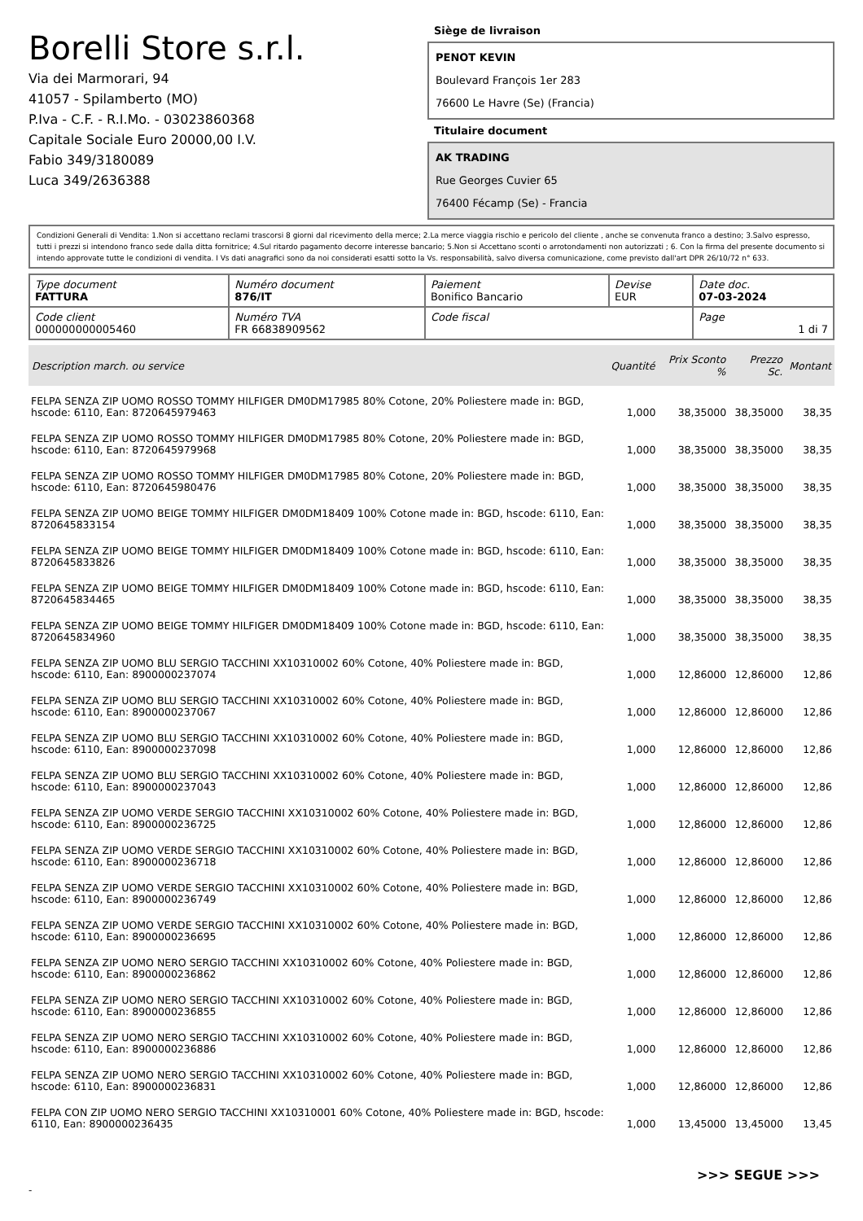Borelli Store s.r.l.
Via dei Marmorari, 94
41057 - Spilamberto (MO)
P.Iva - C.F. - R.I.Mo. - 03023860368
Capitale Sociale Euro 20000,00 I.V.
Fabio 349/3180089
Luca 349/2636388
Siège de livraison
PENOT KEVIN
Boulevard François 1er 283
76600 Le Havre (Se) (Francia)
Titulaire document
AK TRADING
Rue Georges Cuvier 65
76400 Fécamp (Se) - Francia
Condizioni Generali di Vendita: 1.Non si accettano reclami trascorsi 8 giorni dal ricevimento della merce; 2.La merce viaggia rischio e pericolo del cliente , anche se convenuta franco a destino; 3.Salvo espresso, tutti i prezzi si intendono franco sede dalla ditta fornitrice; 4.Sul ritardo pagamento decorre interesse bancario; 5.Non si Accettano sconti o arrotondamenti non autorizzati ; 6. Con la firma del presente documento si intendo approvate tutte le condizioni di vendita. I Vs dati anagrafici sono da noi considerati esatti sotto la Vs. responsabilità, salvo diversa comunicazione, come previsto dall'art DPR 26/10/72 n° 633.
| Type document FATTURA | Numéro document 876/IT | Paiement Bonifico Bancario | Devise EUR | Date doc. 07-03-2024 |
| Code client 000000000005460 | Numéro TVA FR 66838909562 | Code fiscal | | Page 1 di 7 |
| Description march. ou service | Quantité | Prix Sconto % | Prezzo Sc. | Montant |
| --- | --- | --- | --- | --- |
| FELPA SENZA ZIP UOMO ROSSO TOMMY HILFIGER DM0DM17985 80% Cotone, 20% Poliestere made in: BGD, hscode: 6110, Ean: 8720645979463 | 1,000 | 38,35000 | 38,35000 | 38,35 |
| FELPA SENZA ZIP UOMO ROSSO TOMMY HILFIGER DM0DM17985 80% Cotone, 20% Poliestere made in: BGD, hscode: 6110, Ean: 8720645979968 | 1,000 | 38,35000 | 38,35000 | 38,35 |
| FELPA SENZA ZIP UOMO ROSSO TOMMY HILFIGER DM0DM17985 80% Cotone, 20% Poliestere made in: BGD, hscode: 6110, Ean: 8720645980476 | 1,000 | 38,35000 | 38,35000 | 38,35 |
| FELPA SENZA ZIP UOMO BEIGE TOMMY HILFIGER DM0DM18409 100% Cotone made in: BGD, hscode: 6110, Ean: 8720645833154 | 1,000 | 38,35000 | 38,35000 | 38,35 |
| FELPA SENZA ZIP UOMO BEIGE TOMMY HILFIGER DM0DM18409 100% Cotone made in: BGD, hscode: 6110, Ean: 8720645833826 | 1,000 | 38,35000 | 38,35000 | 38,35 |
| FELPA SENZA ZIP UOMO BEIGE TOMMY HILFIGER DM0DM18409 100% Cotone made in: BGD, hscode: 6110, Ean: 8720645834465 | 1,000 | 38,35000 | 38,35000 | 38,35 |
| FELPA SENZA ZIP UOMO BEIGE TOMMY HILFIGER DM0DM18409 100% Cotone made in: BGD, hscode: 6110, Ean: 8720645834960 | 1,000 | 38,35000 | 38,35000 | 38,35 |
| FELPA SENZA ZIP UOMO BLU SERGIO TACCHINI XX10310002 60% Cotone, 40% Poliestere made in: BGD, hscode: 6110, Ean: 8900000237074 | 1,000 | 12,86000 | 12,86000 | 12,86 |
| FELPA SENZA ZIP UOMO BLU SERGIO TACCHINI XX10310002 60% Cotone, 40% Poliestere made in: BGD, hscode: 6110, Ean: 8900000237067 | 1,000 | 12,86000 | 12,86000 | 12,86 |
| FELPA SENZA ZIP UOMO BLU SERGIO TACCHINI XX10310002 60% Cotone, 40% Poliestere made in: BGD, hscode: 6110, Ean: 8900000237098 | 1,000 | 12,86000 | 12,86000 | 12,86 |
| FELPA SENZA ZIP UOMO BLU SERGIO TACCHINI XX10310002 60% Cotone, 40% Poliestere made in: BGD, hscode: 6110, Ean: 8900000237043 | 1,000 | 12,86000 | 12,86000 | 12,86 |
| FELPA SENZA ZIP UOMO VERDE SERGIO TACCHINI XX10310002 60% Cotone, 40% Poliestere made in: BGD, hscode: 6110, Ean: 8900000236725 | 1,000 | 12,86000 | 12,86000 | 12,86 |
| FELPA SENZA ZIP UOMO VERDE SERGIO TACCHINI XX10310002 60% Cotone, 40% Poliestere made in: BGD, hscode: 6110, Ean: 8900000236718 | 1,000 | 12,86000 | 12,86000 | 12,86 |
| FELPA SENZA ZIP UOMO VERDE SERGIO TACCHINI XX10310002 60% Cotone, 40% Poliestere made in: BGD, hscode: 6110, Ean: 8900000236749 | 1,000 | 12,86000 | 12,86000 | 12,86 |
| FELPA SENZA ZIP UOMO VERDE SERGIO TACCHINI XX10310002 60% Cotone, 40% Poliestere made in: BGD, hscode: 6110, Ean: 8900000236695 | 1,000 | 12,86000 | 12,86000 | 12,86 |
| FELPA SENZA ZIP UOMO NERO SERGIO TACCHINI XX10310002 60% Cotone, 40% Poliestere made in: BGD, hscode: 6110, Ean: 8900000236862 | 1,000 | 12,86000 | 12,86000 | 12,86 |
| FELPA SENZA ZIP UOMO NERO SERGIO TACCHINI XX10310002 60% Cotone, 40% Poliestere made in: BGD, hscode: 6110, Ean: 8900000236855 | 1,000 | 12,86000 | 12,86000 | 12,86 |
| FELPA SENZA ZIP UOMO NERO SERGIO TACCHINI XX10310002 60% Cotone, 40% Poliestere made in: BGD, hscode: 6110, Ean: 8900000236886 | 1,000 | 12,86000 | 12,86000 | 12,86 |
| FELPA SENZA ZIP UOMO NERO SERGIO TACCHINI XX10310002 60% Cotone, 40% Poliestere made in: BGD, hscode: 6110, Ean: 8900000236831 | 1,000 | 12,86000 | 12,86000 | 12,86 |
| FELPA CON ZIP UOMO NERO SERGIO TACCHINI XX10310001 60% Cotone, 40% Poliestere made in: BGD, hscode: 6110, Ean: 8900000236435 | 1,000 | 13,45000 | 13,45000 | 13,45 |
>>> SEGUE >>>
-